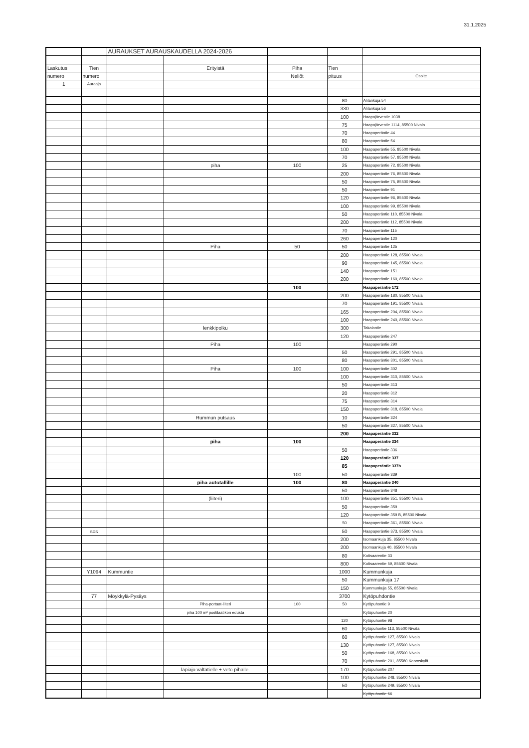31.1.2025
| | | AURAUKSET AURAUSKAUDELLA 2024-2026 | | | | |
| Laskutus | Tien | | Erityistä | Piha | Tien | |
| numero | numero | | | Neliöt | pituus | Osoite |
| 1 | Auraaja | | | | | |
| | | | | | 80 | Alilankuja 54 |
| | | | | | 330 | Alilankuja 56 |
| | | | | | 100 | Haapajärventie 1038 |
| | | | | | 75 | Haapajärventie 1114, 85500 Nivala |
| | | | | | 70 | Haapaperäntie 44 |
| | | | | | 80 | Haapaperäntie 54 |
| | | | | | 100 | Haapaperäntie 55, 85500 Nivala |
| | | | | | 70 | Haapaperäntie 57, 85500 Nivala |
| | | | piha | 100 | 25 | Haapaperäntie 72, 85500 Nivala |
| | | | | | 200 | Haapaperäntie 76, 85500 Nivala |
| | | | | | 50 | Haapaperäntie 75, 85500 Nivala |
| | | | | | 50 | Haapaperäntie 91 |
| | | | | | 120 | Haapaperäntie 96, 85500 Nivala |
| | | | | | 100 | Haapaperäntie 99, 85500 Nivala |
| | | | | | 50 | Haapaperäntie 110, 85500 Nivala |
| | | | | | 200 | Haapaperäntie 112, 85500 Nivala |
| | | | | | 70 | Haapaperäntie 115 |
| | | | | | 260 | Haapaperäntie 120 |
| | | | Piha | 50 | 50 | Haapaperäntie 125 |
| | | | | | 200 | Haapaperäntie 128, 85500 Nivala |
| | | | | | 90 | Haapaperäntie 145, 85500 Nivala |
| | | | | | 140 | Haapaperäntie 151 |
| | | | | | 200 | Haapaperäntie 160, 85500 Nivala |
| | | | | 100 | | Haapaperäntie 172 |
| | | | | | 200 | Haapaperäntie 180, 85500 Nivala |
| | | | | | 70 | Haapaperäntie 191, 85500 Nivala |
| | | | | | 165 | Haapaperäntie 204, 85500 Nivala |
| | | | | | 100 | Haapaperäntie 240, 85500 Nivala |
| | | | lenkkipolku | | 300 | Takalontie |
| | | | | | 120 | Haapaperäntie 247 |
| | | | Piha | 100 | | Haapaperäntie 290 |
| | | | | | 50 | Haapaperäntie 291, 85500 Nivala |
| | | | | | 80 | Haapaperäntie 301, 85500 Nivala |
| | | | Piha | 100 | 100 | Haapaperäntie 302 |
| | | | | | 100 | Haapaperäntie 310, 85500 Nivala |
| | | | | | 50 | Haapaperäntie 313 |
| | | | | | 20 | Haapaperäntie 312 |
| | | | | | 75 | Haapaperäntie 314 |
| | | | | | 150 | Haapaperäntie 318, 85500 Nivala |
| | | | Rummun putsaus | | 10 | Haapaperäntie 324 |
| | | | | | 50 | Haapaperäntie 327, 85500 Nivala |
| | | | | | 200 | Haapaperäntie 332 |
| | | | piha | 100 | | Haapaperäntie 334 |
| | | | | | 50 | Haapaperäntie 336 |
| | | | | | 120 | Haapaperäntie 337 |
| | | | | | 85 | Haapaperäntie 337b |
| | | | | 100 | 50 | Haapaperäntie 339 |
| | | | piha autotallille | 100 | 80 | Haapaperäntie 340 |
| | | | | | 50 | Haapaperäntie 348 |
| | | | (liiteri) | | 100 | Haapaperäntie 351, 85500 Nivala |
| | | | | | 50 | Haapaperäntie 359 |
| | | | | | 120 | Haapaperäntie 359 B, 85500 Nivala |
| | | | | | 50 | Haapaperäntie 361, 85500 Nivala |
| | sos | | | | 50 | Haapaperäntie 373, 85500 Nivala |
| | | | | | 200 | Isomaankuja 35, 85500 Nivala |
| | | | | | 200 | Isomaankuja 40, 85500 Nivala |
| | | | | | 80 | Kotisaarentie 33 |
| | | | | | 800 | Kotisaarentie 59, 85500 Nivala |
| | Y1094 | Kummuntie | | | 1000 | Kummunkuja |
| | | | | | 50 | Kummunkuja 17 |
| | | | | | 150 | Kummunkuja 55, 85500 Nivala |
| | 77 | Möykkylä-Pysäys | | | 3700 | Kytöpuhdontie |
| | | | Piha-portaat-liiteri | 100 | 50 | Kytöpuhontie 9 |
| | | | piha 100 m² postilaatikon edusta | | | Kytöpuhontie 20 |
| | | | | | 120 | Kytöpuhontie 98 |
| | | | | | 60 | Kytöpuhontie 113, 85500 Nivala |
| | | | | | 60 | Kytöpuhontie 127, 85500 Nivala |
| | | | | | 130 | Kytöpuhontie 127, 85500 Nivala |
| | | | | | 50 | Kytöpuhontie 168, 85500 Nivala |
| | | | | | 70 | Kytöpuhontie 201, 85580 Karvoskylä |
| | | | läpiajo valtatielle + veto pihalle. | | 170 | Kytöpuhontie 207 |
| | | | | | 100 | Kytöpuhontie 248, 85500 Nivala |
| | | | | | 50 | Kytöpuhontie 249, 85500 Nivala |
| | | | | | | Kytöpuhontie 66 |